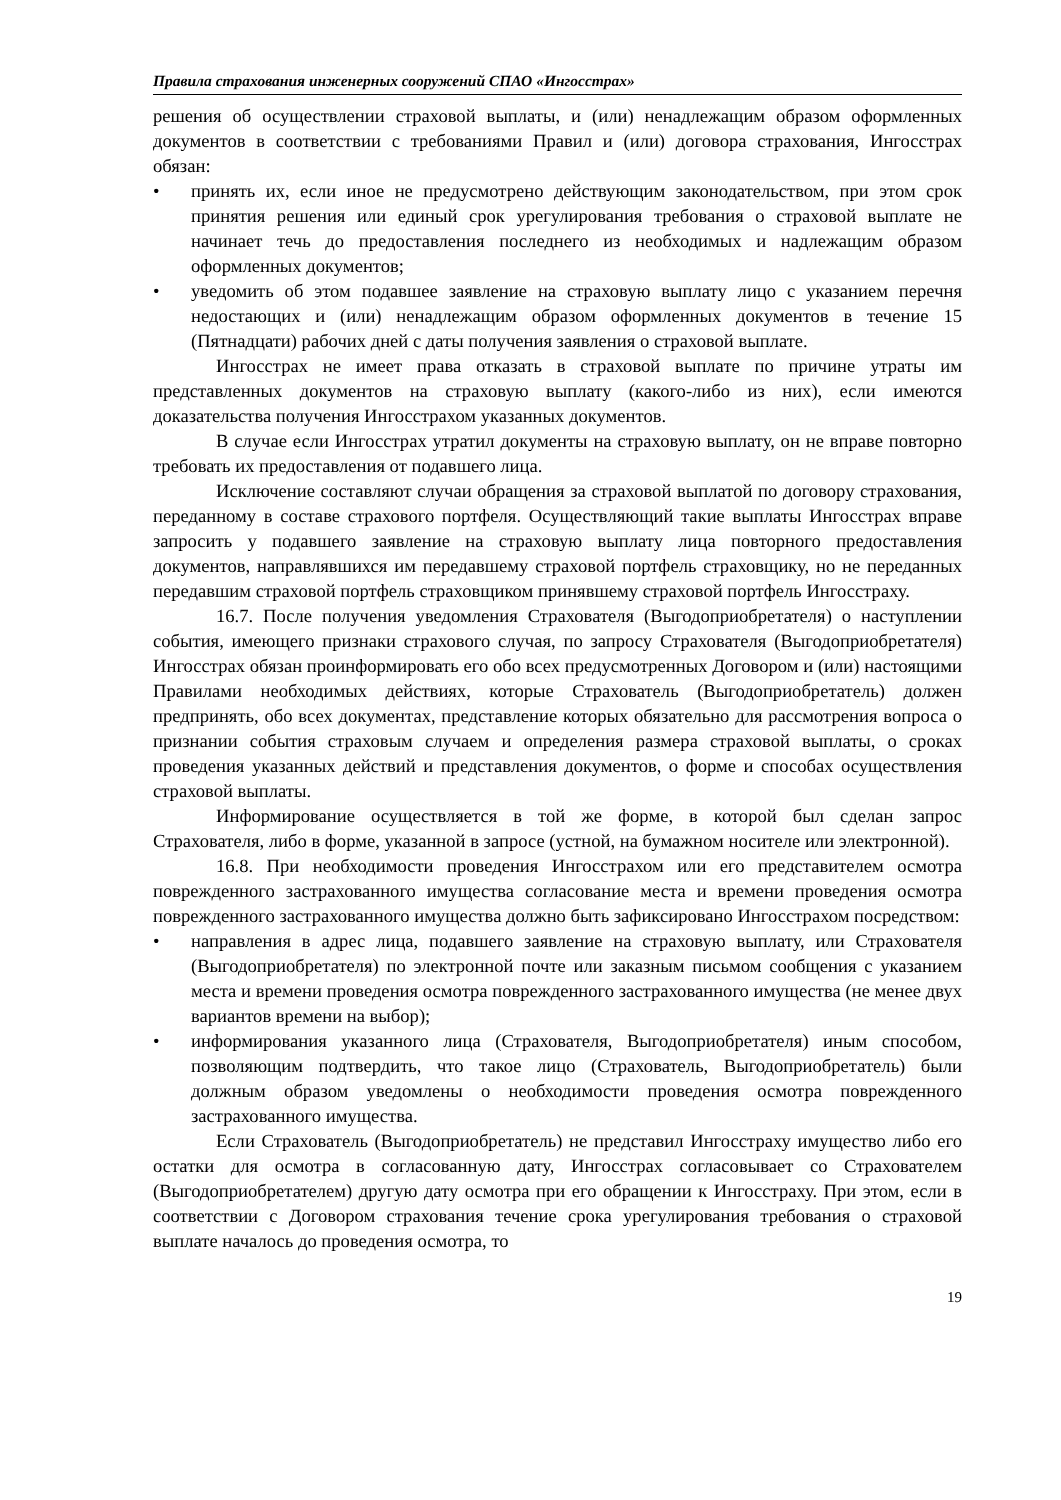Правила страхования инженерных сооружений СПАО «Ингосстрах»
решения об осуществлении страховой выплаты, и (или) ненадлежащим образом оформленных документов в соответствии с требованиями Правил и (или) договора страхования, Ингосстрах обязан:
• принять их, если иное не предусмотрено действующим законодательством, при этом срок принятия решения или единый срок урегулирования требования о страховой выплате не начинает течь до предоставления последнего из необходимых и надлежащим образом оформленных документов;
• уведомить об этом подавшее заявление на страховую выплату лицо с указанием перечня недостающих и (или) ненадлежащим образом оформленных документов в течение 15 (Пятнадцати) рабочих дней с даты получения заявления о страховой выплате.
Ингосстрах не имеет права отказать в страховой выплате по причине утраты им представленных документов на страховую выплату (какого-либо из них), если имеются доказательства получения Ингосстрахом указанных документов.
В случае если Ингосстрах утратил документы на страховую выплату, он не вправе повторно требовать их предоставления от подавшего лица.
Исключение составляют случаи обращения за страховой выплатой по договору страхования, переданному в составе страхового портфеля. Осуществляющий такие выплаты Ингосстрах вправе запросить у подавшего заявление на страховую выплату лица повторного предоставления документов, направлявшихся им передавшему страховой портфель страховщику, но не переданных передавшим страховой портфель страховщиком принявшему страховой портфель Ингосстраху.
16.7. После получения уведомления Страхователя (Выгодоприобретателя) о наступлении события, имеющего признаки страхового случая, по запросу Страхователя (Выгодоприобретателя) Ингосстрах обязан проинформировать его обо всех предусмотренных Договором и (или) настоящими Правилами необходимых действиях, которые Страхователь (Выгодоприобретатель) должен предпринять, обо всех документах, представление которых обязательно для рассмотрения вопроса о признании события страховым случаем и определения размера страховой выплаты, о сроках проведения указанных действий и представления документов, о форме и способах осуществления страховой выплаты.
Информирование осуществляется в той же форме, в которой был сделан запрос Страхователя, либо в форме, указанной в запросе (устной, на бумажном носителе или электронной).
16.8. При необходимости проведения Ингосстрахом или его представителем осмотра поврежденного застрахованного имущества согласование места и времени проведения осмотра поврежденного застрахованного имущества должно быть зафиксировано Ингосстрахом посредством:
• направления в адрес лица, подавшего заявление на страховую выплату, или Страхователя (Выгодоприобретателя) по электронной почте или заказным письмом сообщения с указанием места и времени проведения осмотра поврежденного застрахованного имущества (не менее двух вариантов времени на выбор);
• информирования указанного лица (Страхователя, Выгодоприобретателя) иным способом, позволяющим подтвердить, что такое лицо (Страхователь, Выгодоприобретатель) были должным образом уведомлены о необходимости проведения осмотра поврежденного застрахованного имущества.
Если Страхователь (Выгодоприобретатель) не представил Ингосстраху имущество либо его остатки для осмотра в согласованную дату, Ингосстрах согласовывает со Страхователем (Выгодоприобретателем) другую дату осмотра при его обращении к Ингосстраху. При этом, если в соответствии с Договором страхования течение срока урегулирования требования о страховой выплате началось до проведения осмотра, то
19